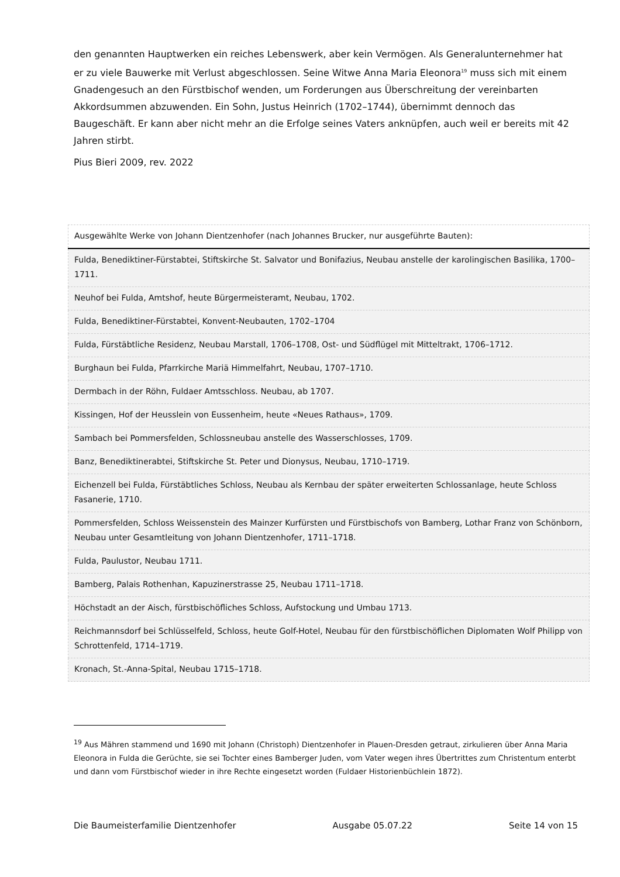den genannten Hauptwerken ein reiches Lebenswerk, aber kein Vermögen. Als Generalunternehmer hat er zu viele Bauwerke mit Verlust abgeschlossen. Seine Witwe Anna Maria Eleonora<sup>19</sup> muss sich mit einem Gnadengesuch an den Fürstbischof wenden, um Forderungen aus Überschreitung der vereinbarten Akkordsummen abzuwenden. Ein Sohn, Justus Heinrich (1702–1744), übernimmt dennoch das Baugeschäft. Er kann aber nicht mehr an die Erfolge seines Vaters anknüpfen, auch weil er bereits mit 42 Jahren stirbt.
Pius Bieri 2009, rev. 2022
| Ausgewählte Werke von Johann Dientzenhofer (nach Johannes Brucker, nur ausgeführte Bauten): |
| Fulda, Benediktiner-Fürstabtei, Stiftskirche St. Salvator und Bonifazius, Neubau anstelle der karolingischen Basilika, 1700–1711. |
| Neuhof bei Fulda, Amtshof, heute Bürgermeisteramt, Neubau, 1702. |
| Fulda, Benediktiner-Fürstabtei, Konvent-Neubauten, 1702–1704 |
| Fulda, Fürstäbtliche Residenz, Neubau Marstall, 1706–1708, Ost- und Südflügel mit Mitteltrakt, 1706–1712. |
| Burghaun bei Fulda, Pfarrkirche Mariä Himmelfahrt, Neubau, 1707–1710. |
| Dermbach in der Röhn, Fuldaer Amtsschloss. Neubau, ab 1707. |
| Kissingen, Hof der Heusslein von Eussenheim, heute «Neues Rathaus», 1709. |
| Sambach bei Pommersfelden, Schlossneubau anstelle des Wasserschlosses, 1709. |
| Banz, Benediktinerabtei, Stiftskirche St. Peter und Dionysus, Neubau, 1710–1719. |
| Eichenzell bei Fulda, Fürstäbtliches Schloss, Neubau als Kernbau der später erweiterten Schlossanlage, heute Schloss Fasanerie, 1710. |
| Pommersfelden, Schloss Weissenstein des Mainzer Kurfürsten und Fürstbischofs von Bamberg, Lothar Franz von Schönborn, Neubau unter Gesamtleitung von Johann Dientzenhofer, 1711–1718. |
| Fulda, Paulustor, Neubau 1711. |
| Bamberg, Palais Rothenhan, Kapuzinerstrasse 25, Neubau 1711–1718. |
| Höchstadt an der Aisch, fürstbischöfliches Schloss, Aufstockung und Umbau 1713. |
| Reichmannsdorf bei Schlüsselfeld, Schloss, heute Golf-Hotel, Neubau für den fürstbischöflichen Diplomaten Wolf Philipp von Schrottenfeld, 1714–1719. |
| Kronach, St.-Anna-Spital, Neubau 1715–1718. |
<sup>19</sup> Aus Mähren stammend und 1690 mit Johann (Christoph) Dientzenhofer in Plauen-Dresden getraut, zirkulieren über Anna Maria Eleonora in Fulda die Gerüchte, sie sei Tochter eines Bamberger Juden, vom Vater wegen ihres Übertrittes zum Christentum enterbt und dann vom Fürstbischof wieder in ihre Rechte eingesetzt worden (Fuldaer Historienbüchlein 1872).
Die Baumeisterfamilie Dientzenhofer Ausgabe 05.07.22 Seite 14 von 15